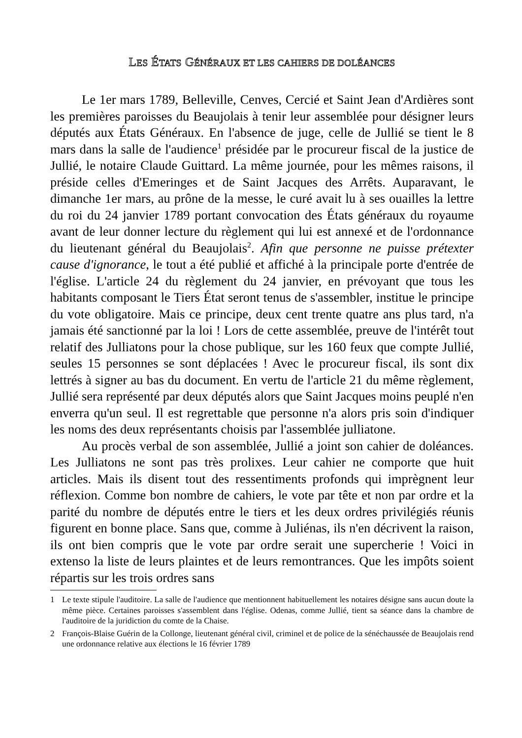LES ÉTATS GÉNÉRAUX ET LES CAHIERS DE DOLÉANCES
Le 1er mars 1789, Belleville, Cenves, Cercié et Saint Jean d'Ardières sont les premières paroisses du Beaujolais à tenir leur assemblée pour désigner leurs députés aux États Généraux. En l'absence de juge, celle de Jullié se tient le 8 mars dans la salle de l'audience<sup>1</sup> présidée par le procureur fiscal de la justice de Jullié, le notaire Claude Guittard. La même journée, pour les mêmes raisons, il préside celles d'Emeringes et de Saint Jacques des Arrêts. Auparavant, le dimanche 1er mars, au prône de la messe, le curé avait lu à ses ouailles la lettre du roi du 24 janvier 1789 portant convocation des États généraux du royaume avant de leur donner lecture du règlement qui lui est annexé et de l'ordonnance du lieutenant général du Beaujolais<sup>2</sup>. Afin que personne ne puisse prétexter cause d'ignorance, le tout a été publié et affiché à la principale porte d'entrée de l'église. L'article 24 du règlement du 24 janvier, en prévoyant que tous les habitants composant le Tiers État seront tenus de s'assembler, institue le principe du vote obligatoire. Mais ce principe, deux cent trente quatre ans plus tard, n'a jamais été sanctionné par la loi ! Lors de cette assemblée, preuve de l'intérêt tout relatif des Julliatons pour la chose publique, sur les 160 feux que compte Jullié, seules 15 personnes se sont déplacées ! Avec le procureur fiscal, ils sont dix lettrés à signer au bas du document. En vertu de l'article 21 du même règlement, Jullié sera représenté par deux députés alors que Saint Jacques moins peuplé n'en enverra qu'un seul. Il est regrettable que personne n'a alors pris soin d'indiquer les noms des deux représentants choisis par l'assemblée julliatone.
Au procès verbal de son assemblée, Jullié a joint son cahier de doléances. Les Julliatons ne sont pas très prolixes. Leur cahier ne comporte que huit articles. Mais ils disent tout des ressentiments profonds qui imprègnent leur réflexion. Comme bon nombre de cahiers, le vote par tête et non par ordre et la parité du nombre de députés entre le tiers et les deux ordres privilégiés réunis figurent en bonne place. Sans que, comme à Juliénas, ils n'en décrivent la raison, ils ont bien compris que le vote par ordre serait une supercherie ! Voici in extenso la liste de leurs plaintes et de leurs remontrances. Que les impôts soient répartis sur les trois ordres sans
1 Le texte stipule l'auditoire. La salle de l'audience que mentionnent habituellement les notaires désigne sans aucun doute la même pièce. Certaines paroisses s'assemblent dans l'église. Odenas, comme Jullié, tient sa séance dans la chambre de l'auditoire de la juridiction du comte de la Chaise.
2 François-Blaise Guérin de la Collonge, lieutenant général civil, criminel et de police de la sénéchaussée de Beaujolais rend une ordonnance relative aux élections le 16 février 1789